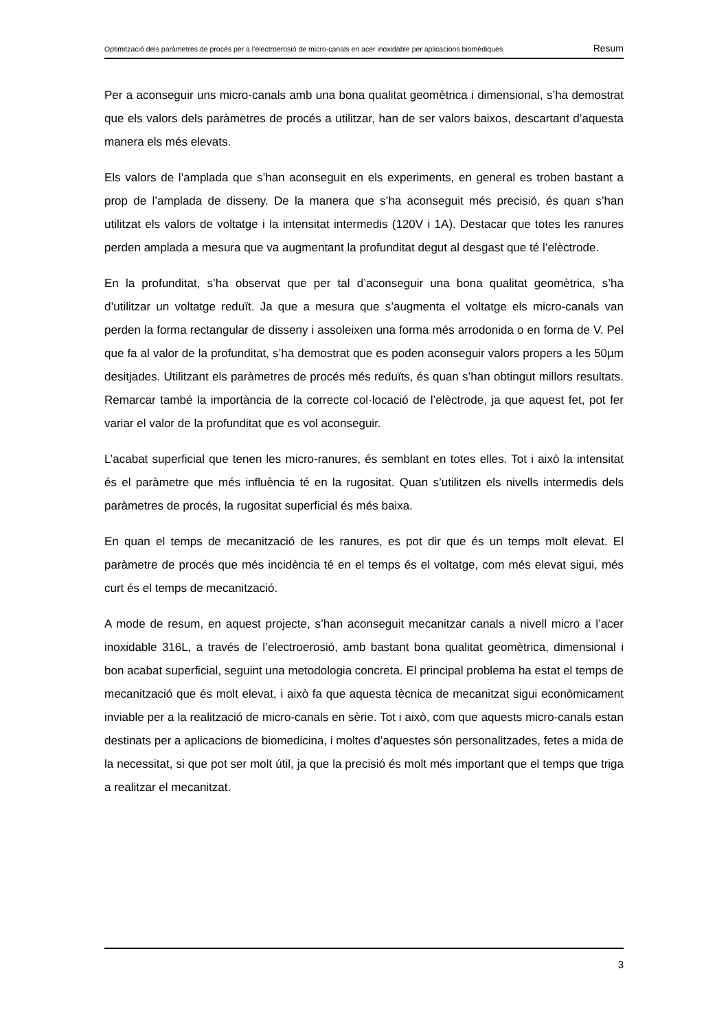Optimització dels paràmetres de procés per a l’electroerosió de micro-canals en acer inoxidable per aplicacions biomèdiques Resum
Per a aconseguir uns micro-canals amb una bona qualitat geomètrica i dimensional, s’ha demostrat que els valors dels paràmetres de procés a utilitzar, han de ser valors baixos, descartant d’aquesta manera els més elevats.
Els valors de l’amplada que s’han aconseguit en els experiments, en general es troben bastant a prop de l’amplada de disseny. De la manera que s’ha aconseguit més precisió, és quan s’han utilitzat els valors de voltatge i la intensitat intermedis (120V i 1A). Destacar que totes les ranures perden amplada a mesura que va augmentant la profunditat degut al desgast que té l’elèctrode.
En la profunditat, s’ha observat que per tal d’aconseguir una bona qualitat geomètrica, s’ha d’utilitzar un voltatge reduït. Ja que a mesura que s’augmenta el voltatge els micro-canals van perden la forma rectangular de disseny i assoleixen una forma més arrodonida o en forma de V. Pel que fa al valor de la profunditat, s’ha demostrat que es poden aconseguir valors propers a les 50µm desitjades. Utilitzant els paràmetres de procés més reduïts, és quan s’han obtingut millors resultats. Remarcar també la importància de la correcte col·locació de l’elèctrode, ja que aquest fet, pot fer variar el valor de la profunditat que es vol aconseguir.
L’acabat superficial que tenen les micro-ranures, és semblant en totes elles. Tot i això la intensitat és el paràmetre que més influència té en la rugositat. Quan s’utilitzen els nivells intermedis dels paràmetres de procés, la rugositat superficial és més baixa.
En quan el temps de mecanització de les ranures, es pot dir que és un temps molt elevat. El paràmetre de procés que més incidència té en el temps és el voltatge, com més elevat sigui, més curt és el temps de mecanització.
A mode de resum, en aquest projecte, s’han aconseguit mecanitzar canals a nivell micro a l’acer inoxidable 316L, a través de l’electroerosió, amb bastant bona qualitat geomètrica, dimensional i bon acabat superficial, seguint una metodologia concreta. El principal problema ha estat el temps de mecanització que és molt elevat, i això fa que aquesta tècnica de mecanitzat sigui econòmicament inviable per a la realització de micro-canals en sèrie. Tot i això, com que aquests micro-canals estan destinats per a aplicacions de biomedicina, i moltes d’aquestes són personalitzades, fetes a mida de la necessitat, si que pot ser molt útil, ja que la precisió és molt més important que el temps que triga a realitzar el mecanitzat.
3